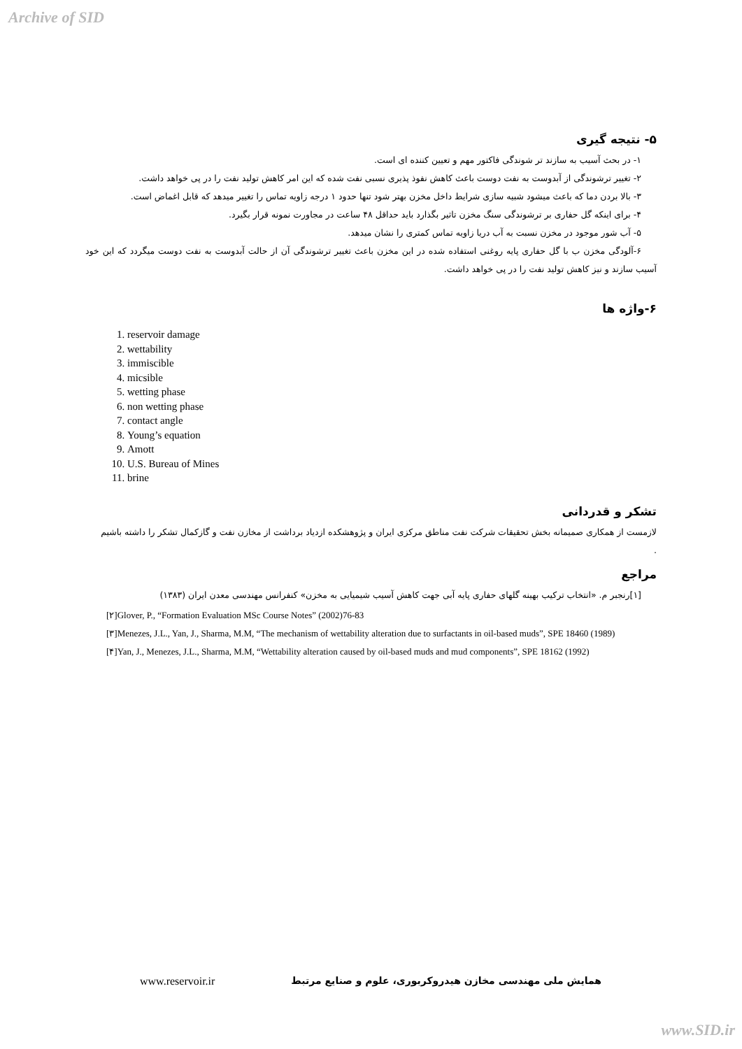Archive of SID
۵- نتیجه گیری
۱- در بحث آسیب به سازند تر شوندگی فاکتور مهم و تعیین کننده ای است.
۲- تغییر ترشوندگی از آبدوست به نفت دوست باعث کاهش نفوذ پذیری نسبی نفت شده که این امر کاهش تولید نفت را در پی خواهد داشت.
۳- بالا بردن دما که باعث میشود شبیه سازی شرایط داخل مخزن بهتر شود تنها حدود ۱ درجه زاویه تماس را تغییر میدهد که قابل اغماض است.
۴- برای اینکه گل حفاری بر ترشوندگی سنگ مخزن تاثیر بگذارد باید حداقل ۴۸ ساعت در مجاورت نمونه قرار بگیرد.
۵- آب شور موجود در مخزن نسبت به آب دریا زاویه تماس کمتری را نشان میدهد.
۶-آلودگی مخزن ب با گل حفاری پایه روغنی استفاده شده در این مخزن باعث تغییر ترشوندگی آن از حالت آبدوست به نفت دوست میگردد که این خود آسیب سازند و نیز کاهش تولید نفت را در پی خواهد داشت.
۶-واژه ها
1. reservoir damage
2. wettability
3. immiscible
4. micsible
5. wetting phase
6. non wetting phase
7. contact angle
8. Young’s equation
9. Amott
10. U.S. Bureau of Mines
11. brine
تشکر و قدردانی
لازمست از همکاری صمیمانه بخش تحقیقات شرکت نفت مناطق مرکزی ایران و پژوهشکده ازدیاد برداشت از مخازن نفت و گازکمال تشکر را داشته باشیم
.
مراجع
[۱]رنجبر م. «انتخاب ترکیب بهینه گلهای حفاری پایه آبی جهت کاهش آسیب شیمیایی به مخزن» کنفرانس مهندسی معدن ایران (۱۳۸۳)
[۲]Glover, P., “Formation Evaluation MSc Course Notes” (2002)76-83
[۳]Menezes, J.L., Yan, J., Sharma, M.M, “The mechanism of wettability alteration due to surfactants in oil-based muds”, SPE 18460 (1989)
[۴]Yan, J., Menezes, J.L., Sharma, M.M, “Wettability alteration caused by oil-based muds and mud components”, SPE 18162 (1992)
www.reservoir.ir همایش ملی مهندسی مخازن هیدروکربوری، علوم و صنایع مرتبط
www.SID.ir